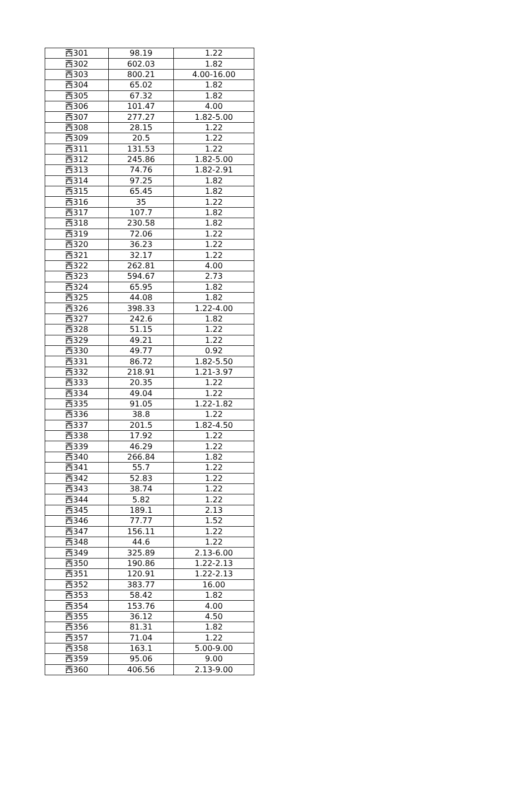| 西301 | 98.19 | 1.22 |
| 西302 | 602.03 | 1.82 |
| 西303 | 800.21 | 4.00-16.00 |
| 西304 | 65.02 | 1.82 |
| 西305 | 67.32 | 1.82 |
| 西306 | 101.47 | 4.00 |
| 西307 | 277.27 | 1.82-5.00 |
| 西308 | 28.15 | 1.22 |
| 西309 | 20.5 | 1.22 |
| 西311 | 131.53 | 1.22 |
| 西312 | 245.86 | 1.82-5.00 |
| 西313 | 74.76 | 1.82-2.91 |
| 西314 | 97.25 | 1.82 |
| 西315 | 65.45 | 1.82 |
| 西316 | 35 | 1.22 |
| 西317 | 107.7 | 1.82 |
| 西318 | 230.58 | 1.82 |
| 西319 | 72.06 | 1.22 |
| 西320 | 36.23 | 1.22 |
| 西321 | 32.17 | 1.22 |
| 西322 | 262.81 | 4.00 |
| 西323 | 594.67 | 2.73 |
| 西324 | 65.95 | 1.82 |
| 西325 | 44.08 | 1.82 |
| 西326 | 398.33 | 1.22-4.00 |
| 西327 | 242.6 | 1.82 |
| 西328 | 51.15 | 1.22 |
| 西329 | 49.21 | 1.22 |
| 西330 | 49.77 | 0.92 |
| 西331 | 86.72 | 1.82-5.50 |
| 西332 | 218.91 | 1.21-3.97 |
| 西333 | 20.35 | 1.22 |
| 西334 | 49.04 | 1.22 |
| 西335 | 91.05 | 1.22-1.82 |
| 西336 | 38.8 | 1.22 |
| 西337 | 201.5 | 1.82-4.50 |
| 西338 | 17.92 | 1.22 |
| 西339 | 46.29 | 1.22 |
| 西340 | 266.84 | 1.82 |
| 西341 | 55.7 | 1.22 |
| 西342 | 52.83 | 1.22 |
| 西343 | 38.74 | 1.22 |
| 西344 | 5.82 | 1.22 |
| 西345 | 189.1 | 2.13 |
| 西346 | 77.77 | 1.52 |
| 西347 | 156.11 | 1.22 |
| 西348 | 44.6 | 1.22 |
| 西349 | 325.89 | 2.13-6.00 |
| 西350 | 190.86 | 1.22-2.13 |
| 西351 | 120.91 | 1.22-2.13 |
| 西352 | 383.77 | 16.00 |
| 西353 | 58.42 | 1.82 |
| 西354 | 153.76 | 4.00 |
| 西355 | 36.12 | 4.50 |
| 西356 | 81.31 | 1.82 |
| 西357 | 71.04 | 1.22 |
| 西358 | 163.1 | 5.00-9.00 |
| 西359 | 95.06 | 9.00 |
| 西360 | 406.56 | 2.13-9.00 |